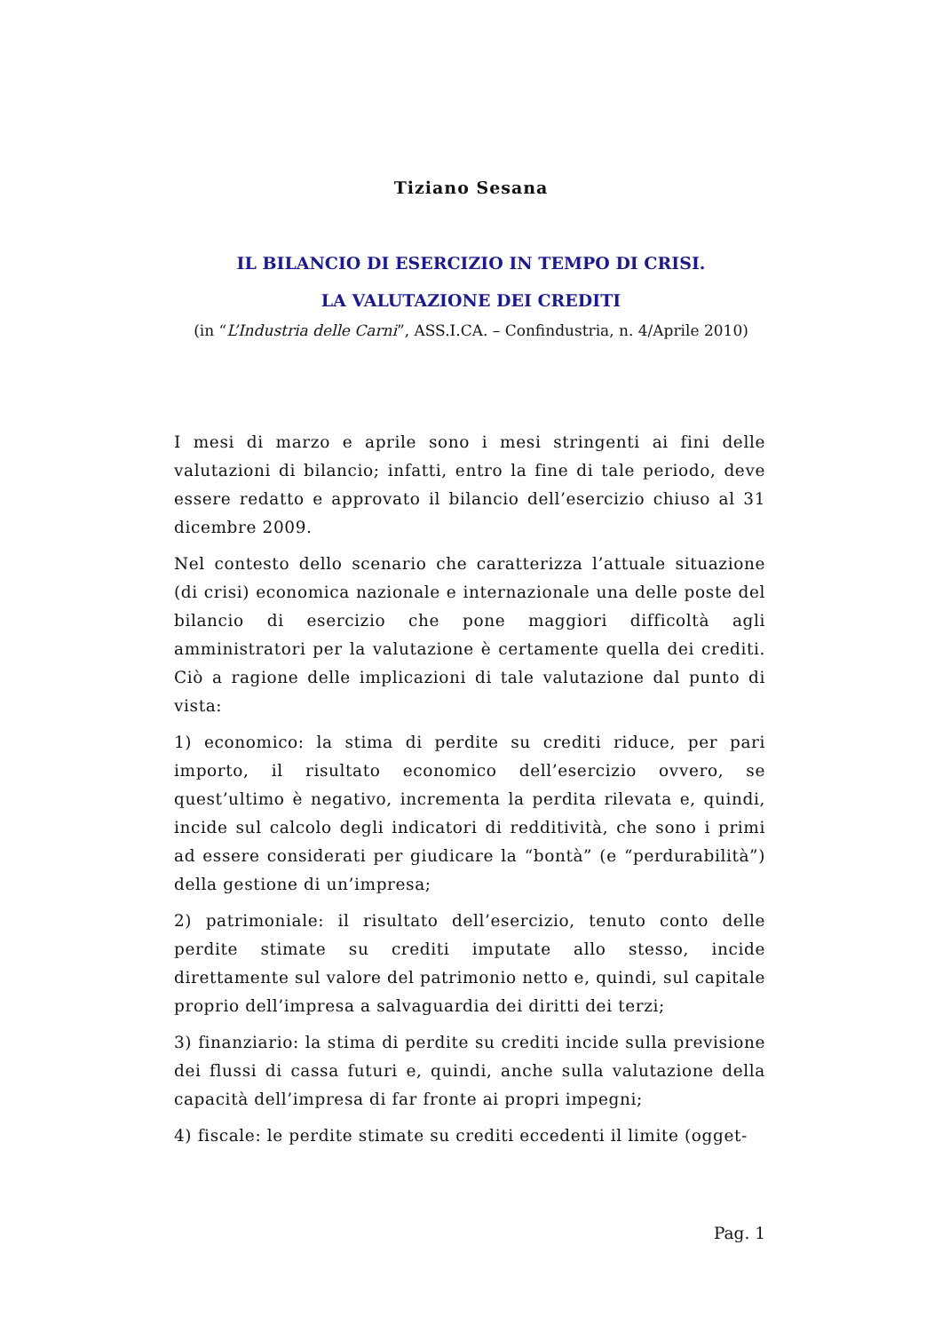Tiziano Sesana
IL BILANCIO DI ESERCIZIO IN TEMPO DI CRISI.
LA VALUTAZIONE DEI CREDITI
(in “L’Industria delle Carni”, ASS.I.CA. – Confindustria, n. 4/Aprile 2010)
I mesi di marzo e aprile sono i mesi stringenti ai fini delle valutazioni di bilancio; infatti, entro la fine di tale periodo, deve essere redatto e approvato il bilancio dell’esercizio chiuso al 31 dicembre 2009.
Nel contesto dello scenario che caratterizza l’attuale situazione (di crisi) economica nazionale e internazionale una delle poste del bilancio di esercizio che pone maggiori difficoltà agli amministratori per la valutazione è certamente quella dei crediti. Ciò a ragione delle implicazioni di tale valutazione dal punto di vista:
1) economico: la stima di perdite su crediti riduce, per pari importo, il risultato economico dell’esercizio ovvero, se quest’ultimo è negativo, incrementa la perdita rilevata e, quindi, incide sul calcolo degli indicatori di redditività, che sono i primi ad essere considerati per giudicare la “bontà” (e “perdurabilità”) della gestione di un’impresa;
2) patrimoniale: il risultato dell’esercizio, tenuto conto delle perdite stimate su crediti imputate allo stesso, incide direttamente sul valore del patrimonio netto e, quindi, sul capitale proprio dell’impresa a salvaguardia dei diritti dei terzi;
3) finanziario: la stima di perdite su crediti incide sulla previsione dei flussi di cassa futuri e, quindi, anche sulla valutazione della capacità dell’impresa di far fronte ai propri impegni;
4) fiscale: le perdite stimate su crediti eccedenti il limite (ogget-
Pag. 1